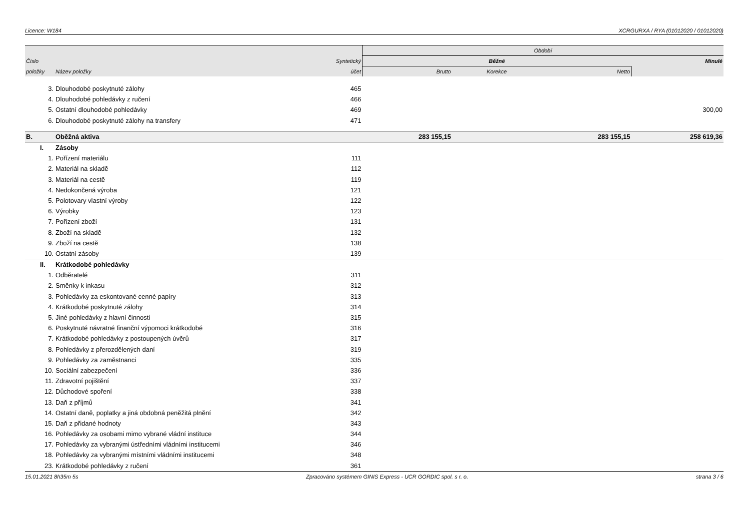Licence: W184 XCRGURXA / RYA (01012020 / 01012020)
| | | | Období | | | |
| Číslo | | Syntetický | Běžné | | | Minulé |
| položky | Název položky | účet | Brutto | Korekce | Netto | |
| 3. | Dlouhodobé poskytnuté zálohy | 465 | | | | |
| 4. | Dlouhodobé pohledávky z ručení | 466 | | | | |
| 5. | Ostatní dlouhodobé pohledávky | 469 | | | | 300,00 |
| 6. | Dlouhodobé poskytnuté zálohy na transfery | 471 | | | | |
| B. | Oběžná aktiva | | 283 155,15 | | 283 155,15 | 258 619,36 |
| I. | Zásoby | | | | | |
| 1. | Pořízení materiálu | 111 | | | | |
| 2. | Materiál na skladě | 112 | | | | |
| 3. | Materiál na cestě | 119 | | | | |
| 4. | Nedokončená výroba | 121 | | | | |
| 5. | Polotovary vlastní výroby | 122 | | | | |
| 6. | Výrobky | 123 | | | | |
| 7. | Pořízení zboží | 131 | | | | |
| 8. | Zboží na skladě | 132 | | | | |
| 9. | Zboží na cestě | 138 | | | | |
| 10. | Ostatní zásoby | 139 | | | | |
| II. | Krátkodobé pohledávky | | | | | |
| 1. | Odběratelé | 311 | | | | |
| 2. | Směnky k inkasu | 312 | | | | |
| 3. | Pohledávky za eskontované cenné papíry | 313 | | | | |
| 4. | Krátkodobé poskytnuté zálohy | 314 | | | | |
| 5. | Jiné pohledávky z hlavní činnosti | 315 | | | | |
| 6. | Poskytnuté návratné finanční výpomoci krátkodobé | 316 | | | | |
| 7. | Krátkodobé pohledávky z postoupených úvěrů | 317 | | | | |
| 8. | Pohledávky z přerozdělených daní | 319 | | | | |
| 9. | Pohledávky za zaměstnanci | 335 | | | | |
| 10. | Sociální zabezpečení | 336 | | | | |
| 11. | Zdravotní pojištění | 337 | | | | |
| 12. | Důchodové spoření | 338 | | | | |
| 13. | Daň z příjmů | 341 | | | | |
| 14. | Ostatní daně, poplatky a jiná obdobná peněžitá plnění | 342 | | | | |
| 15. | Daň z přidané hodnoty | 343 | | | | |
| 16. | Pohledávky za osobami mimo vybrané vládní instituce | 344 | | | | |
| 17. | Pohledávky za vybranými ústředními vládními institucemi | 346 | | | | |
| 18. | Pohledávky za vybranými místními vládními institucemi | 348 | | | | |
| 23. | Krátkodobé pohledávky z ručení | 361 | | | | |
15.01.2021 8h35m 5s Zpracováno systémem GINIS Express - UCR GORDIC spol. s r. o. strana 3 / 6